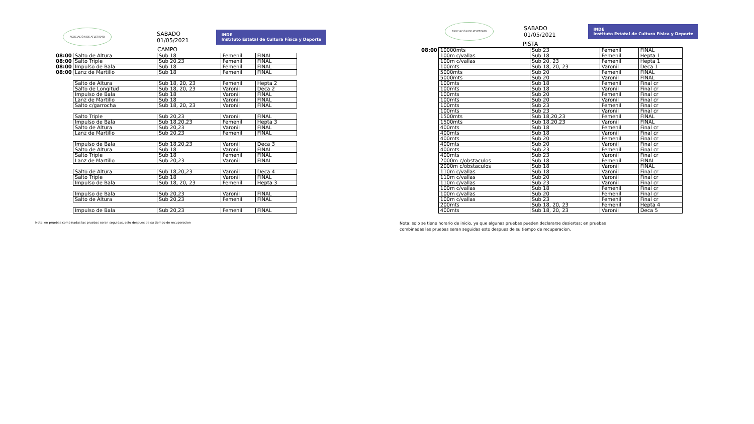ASOCIACIÓN DE ATLETISMO
SABADO
01/05/2021
INDE
Instituto Estatal de Cultura Física y Deporte
CAMPO
| 08:00 | Salto de Altura | Sub 18 | Femenil | FINAL |
| 08:00 | Salto Triple | Sub 20,23 | Femenil | FINAL |
| 08:00 | Impulso de Bala | Sub 18 | Femenil | FINAL |
| 08:00 | Lanz de Martillo | Sub 18 | Femenil | FINAL |
| | Salto de Altura | Sub 18, 20, 23 | Femenil | Hepta 2 |
| | Salto de Longitud | Sub 18, 20, 23 | Varonil | Deca 2 |
| | Impulso de Bala | Sub 18 | Varonil | FINAL |
| | Lanz de Martillo | Sub 18 | Varonil | FINAL |
| | Salto c/garrocha | Sub 18, 20, 23 | Varonil | FINAL |
| | Salto Triple | Sub 20,23 | Varonil | FINAL |
| | Impulso de Bala | Sub 18,20,23 | Femenil | Hepta 3 |
| | Salto de Altura | Sub 20,23 | Varonil | FINAL |
| | Lanz de Martillo | Sub 20,23 | Femenil | FINAL |
| | Impulso de Bala | Sub 18,20,23 | Varonil | Deca 3 |
| | Salto de Altura | Sub 18 | Varonil | FINAL |
| | Salto Triple | Sub 18 | Femenil | FINAL |
| | Lanz de Martillo | Sub 20,23 | Varonil | FINAL |
| | Salto de Altura | Sub 18,20,23 | Varonil | Deca 4 |
| | Salto Triple | Sub 18 | Varonil | FINAL |
| | Impulso de Bala | Sub 18, 20, 23 | Femenil | Hepta 3 |
| | Impulso de Bala | Sub 20,23 | Varonil | FINAL |
| | Salto de Altura | Sub 20,23 | Femenil | FINAL |
| | Impulso de Bala | Sub 20,23 | Femenil | FINAL |
Nota: en pruebas combinadas las pruebas seran seguidas, esto despues de su tiempo de recuperacion
ASOCIACIÓN DE ATLETISMO
SABADO
01/05/2021
INDE
Instituto Estatal de Cultura Física y Deporte
PISTA
| 08:00 | 10000mts | Sub 23 | Femenil | FINAL |
| | 100m c/vallas | Sub 18 | Femenil | Hepta 1 |
| | 100m c/vallas | Sub 20, 23 | Femenil | Hepta 1 |
| | 100mts | Sub 18, 20, 23 | Varonil | Deca 1 |
| | 5000mts | Sub 20 | Femenil | FINAL |
| | 5000mts | Sub 20 | Varonil | FINAL |
| | 100mts | Sub 18 | Femenil | Final cr |
| | 100mts | Sub 18 | Varonil | Final cr |
| | 100mts | Sub 20 | Femenil | Final cr |
| | 100mts | Sub 20 | Varonil | Final cr |
| | 100mts | Sub 23 | Femenil | Final cr |
| | 100mts | Sub 23 | Varonil | Final cr |
| | 1500mts | Sub 18,20,23 | Femenil | FINAL |
| | 1500mts | Sub 18,20,23 | Varonil | FINAL |
| | 400mts | Sub 18 | Femenil | Final cr |
| | 400mts | Sub 18 | Varonil | Final cr |
| | 400mts | Sub 20 | Femenil | Final cr |
| | 400mts | Sub 20 | Varonil | Final cr |
| | 400mts | Sub 23 | Femenil | Final cr |
| | 400mts | Sub 23 | Varonil | Final cr |
| | 2000m c/obstaculos | Sub 18 | Femenil | FINAL |
| | 2000m c/obstaculos | Sub 18 | Varonil | FINAL |
| | 110m c/vallas | Sub 18 | Varonil | Final cr |
| | 110m c/vallas | Sub 20 | Varonil | Final cr |
| | 110m c/vallas | Sub 23 | Varonil | Final cr |
| | 100m c/vallas | Sub 18 | Femenil | Final cr |
| | 100m c/vallas | Sub 20 | Femenil | Final cr |
| | 100m c/vallas | Sub 23 | Femenil | Final cr |
| | 200mts | Sub 18, 20, 23 | Femenil | Hepta 4 |
| | 400mts | Sub 18, 20, 23 | Varonil | Deca 5 |
Nota: solo se tiene horario de inicio, ya que algunas pruebas pueden declararse desiertas; en pruebas combinadas las pruebas seran seguidas esto despues de su tiempo de recuperacion.